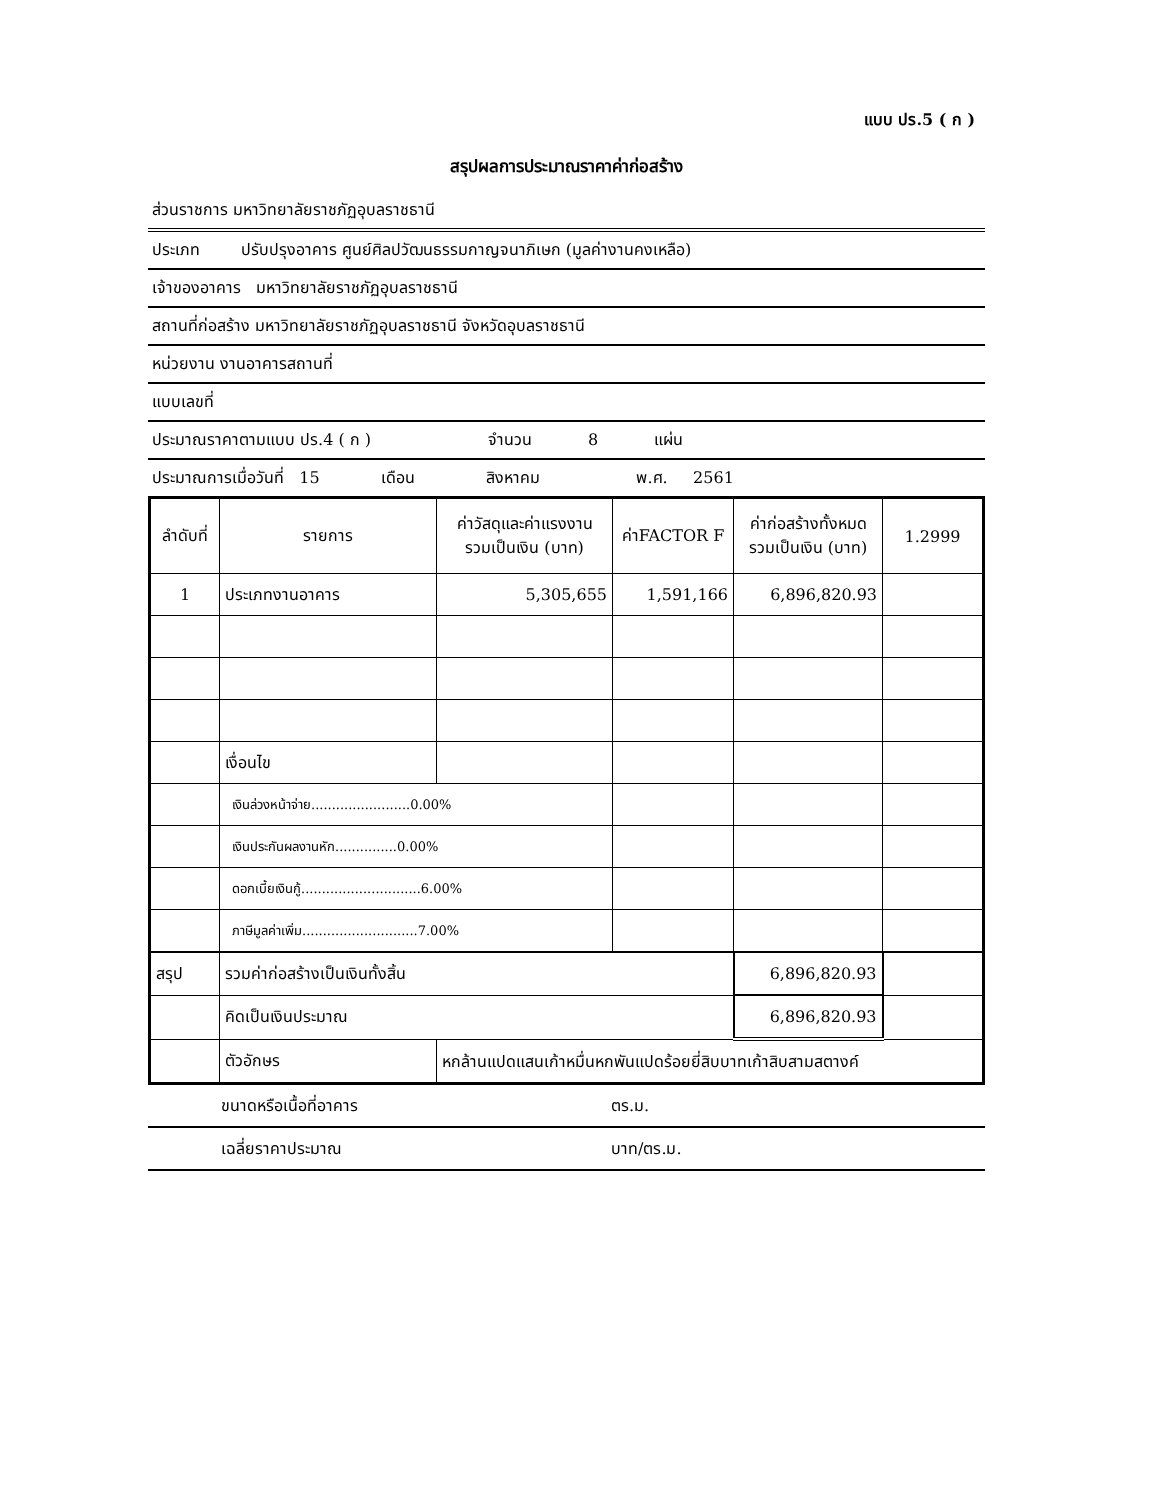แบบ ปร.5 ( ก )
สรุปผลการประมาณราคาค่าก่อสร้าง
ส่วนราชการ มหาวิทยาลัยราชภัฏอุบลราชธานี
ประเภท ปรับปรุงอาคาร ศูนย์ศิลปวัฒนธรรมกาญจนาภิเษก (มูลค่างานคงเหลือ)
เจ้าของอาคาร มหาวิทยาลัยราชภัฏอุบลราชธานี
สถานที่ก่อสร้าง มหาวิทยาลัยราชภัฏอุบลราชธานี จังหวัดอุบลราชธานี
หน่วยงาน งานอาคารสถานที่
แบบเลขที่
ประมาณราคาตามแบบ ปร.4 ( ก ) จำนวน 8 แผ่น
ประมาณการเมื่อวันที่ 15 เดือน สิงหาคม พ.ศ. 2561
| ลำดับที่ | รายการ | ค่าวัสดุและค่าแรงงาน รวมเป็นเงิน (บาท) | ค่าFACTOR F | ค่าก่อสร้างทั้งหมด รวมเป็นเงิน (บาท) | 1.2999 |
| --- | --- | --- | --- | --- | --- |
| 1 | ประเภทงานอาคาร | 5,305,655 | 1,591,166 | 6,896,820.93 | |
| | เงื่อนไข | | | | |
| | เงินล่วงหน้าจ่าย........................0.00% | | | | |
| | เงินประกันผลงานหัก...............0.00% | | | | |
| | ดอกเบี้ยเงินกู้.............................6.00% | | | | |
| | ภาษีมูลค่าเพิ่ม............................7.00% | | | | |
| สรุป | รวมค่าก่อสร้างเป็นเงินทั้งสิ้น | | | 6,896,820.93 | |
| | คิดเป็นเงินประมาณ | | | 6,896,820.93 | |
| | ตัวอักษร | หกล้านแปดแสนเก้าหมื่นหกพันแปดร้อยยี่สิบบาทเก้าสิบสามสตางค์ | | | |
| | ขนาดหรือเนื้อที่อาคาร | ตร.ม. |
| | เฉลี่ยราคาประมาณ | บาท/ตร.ม. |